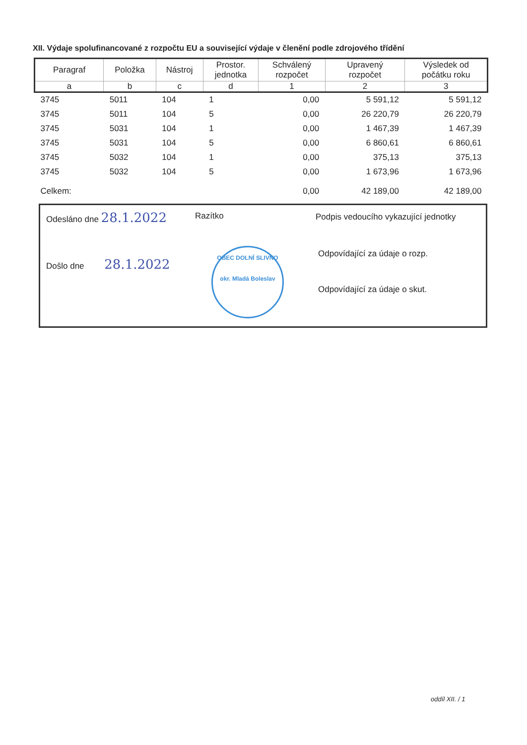XII. Výdaje spolufinancované z rozpočtu EU a související výdaje v členění podle zdrojového třídění
| Paragraf | Položka | Nástroj | Prostor. jednotka | Schválený rozpočet | Upravený rozpočet | Výsledek od počátku roku |
| --- | --- | --- | --- | --- | --- | --- |
| a | b | c | d | 1 | 2 | 3 |
| 3745 | 5011 | 104 | 1 | 0,00 | 5 591,12 | 5 591,12 |
| 3745 | 5011 | 104 | 5 | 0,00 | 26 220,79 | 26 220,79 |
| 3745 | 5031 | 104 | 1 | 0,00 | 1 467,39 | 1 467,39 |
| 3745 | 5031 | 104 | 5 | 0,00 | 6 860,61 | 6 860,61 |
| 3745 | 5032 | 104 | 1 | 0,00 | 375,13 | 375,13 |
| 3745 | 5032 | 104 | 5 | 0,00 | 1 673,96 | 1 673,96 |
| Celkem: | | | | 0,00 | 42 189,00 | 42 189,00 |
Odesláno dne 28.1.2022
Došlo dne 28.1.2022
Razítko
OBEC DOLNÍ SLIVNO
okr. Mladá Boleslav
Podpis vedoucího vykazující jednotky
Odpovídající za údaje o rozp.
Odpovídající za údaje o skut.
oddíl XII. / 1